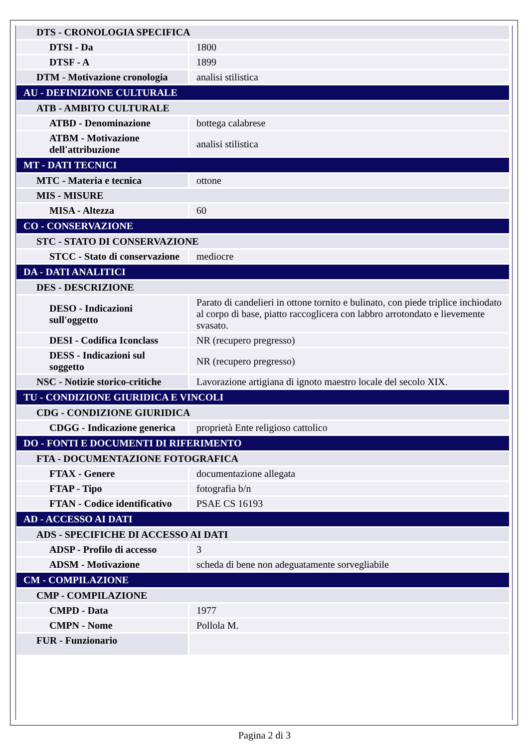| DTS - CRONOLOGIA SPECIFICA | |
| DTSI - Da | 1800 |
| DTSF - A | 1899 |
| DTM - Motivazione cronologia | analisi stilistica |
| AU - DEFINIZIONE CULTURALE | |
| ATB - AMBITO CULTURALE | |
| ATBD - Denominazione | bottega calabrese |
| ATBM - Motivazione dell'attribuzione | analisi stilistica |
| MT - DATI TECNICI | |
| MTC - Materia e tecnica | ottone |
| MIS - MISURE | |
| MISA - Altezza | 60 |
| CO - CONSERVAZIONE | |
| STC - STATO DI CONSERVAZIONE | |
| STCC - Stato di conservazione | mediocre |
| DA - DATI ANALITICI | |
| DES - DESCRIZIONE | |
| DESO - Indicazioni sull'oggetto | Parato di candelieri in ottone tornito e bulinato, con piede triplice inchiodato al corpo di base, piatto raccoglicera con labbro arrotondato e lievemente svasato. |
| DESI - Codifica Iconclass | NR (recupero pregresso) |
| DESS - Indicazioni sul soggetto | NR (recupero pregresso) |
| NSC - Notizie storico-critiche | Lavorazione artigiana di ignoto maestro locale del secolo XIX. |
| TU - CONDIZIONE GIURIDICA E VINCOLI | |
| CDG - CONDIZIONE GIURIDICA | |
| CDGG - Indicazione generica | proprietà Ente religioso cattolico |
| DO - FONTI E DOCUMENTI DI RIFERIMENTO | |
| FTA - DOCUMENTAZIONE FOTOGRAFICA | |
| FTAX - Genere | documentazione allegata |
| FTAP - Tipo | fotografia b/n |
| FTAN - Codice identificativo | PSAE CS 16193 |
| AD - ACCESSO AI DATI | |
| ADS - SPECIFICHE DI ACCESSO AI DATI | |
| ADSP - Profilo di accesso | 3 |
| ADSM - Motivazione | scheda di bene non adeguatamente sorvegliabile |
| CM - COMPILAZIONE | |
| CMP - COMPILAZIONE | |
| CMPD - Data | 1977 |
| CMPN - Nome | Pollola M. |
| FUR - Funzionario | |
Pagina 2 di 3